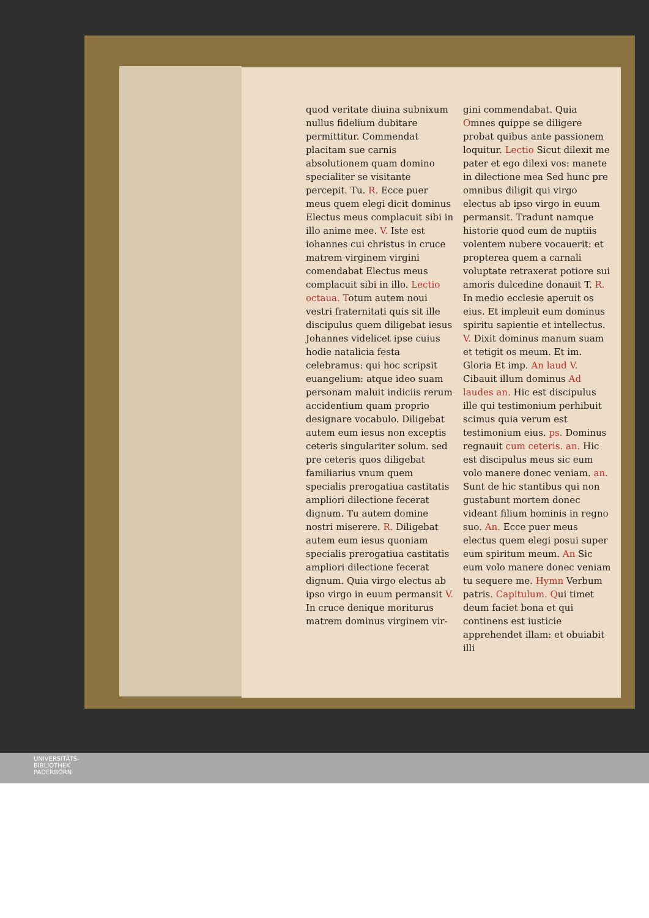quod veritate diuina subnixum nullus fidelium dubitare permittitur. Commendat placitam sue carnis absolutionem quam domino specialiter se visitante percepit. Tu. R. Ecce puer meus quem elegi dicit dominus Electus meus complacuit sibi in illo anime mee. V. Iste est iohannes cui christus in cruce matrem virginem virgini comendabat Electus meus complacuit sibi in illo. Lectio octaua. Totum autem noui vestri fraternitati quis sit ille discipulus quem diligebat iesus Johannes videlicet ipse cuius hodie natalicia festa celebramus: qui hoc scripsit euangelium: atque ideo suam personam maluit indiciis rerum accidentium quam proprio designare vocabulo. Diligebat autem eum iesus non exceptis ceteris singulariter solum. sed pre ceteris quos diligebat familiarius vnum quem specialis prerogatiua castitatis ampliori dilectione fecerat dignum. Tu autem domine nostri miserere. R. Diligebat autem eum iesus quoniam specialis prerogatiua castitatis ampliori dilectione fecerat dignum. Quia virgo electus ab ipso virgo in euum permansit V. In cruce denique moriturus matrem dominus virginem vir-
gini commendabat. Quia Omnes quippe se diligere probat quibus ante passionem loquitur. Lectio Sicut dilexit me pater et ego dilexi vos: manete in dilectione mea Sed hunc pre omnibus diligit qui virgo electus ab ipso virgo in euum permansit. Tradunt namque historie quod eum de nuptiis volentem nubere vocauerit: et propterea quem a carnali voluptate retraxerat potiore sui amoris dulcedine donauit T. R. In medio ecclesie aperuit os eius. Et impleuit eum dominus spiritu sapientie et intellectus. V. Dixit dominus manum suam et tetigit os meum. Et im. Gloria Et imp. An laud V. Cibauit illum dominus Ad laudes an. Hic est discipulus ille qui testimonium perhibuit scimus quia verum est testimonium eius. ps. Dominus regnauit cum ceteris. an. Hic est discipulus meus sic eum volo manere donec veniam. an. Sunt de hic stantibus qui non gustabunt mortem donec videant filium hominis in regno suo. An. Ecce puer meus electus quem elegi posui super eum spiritum meum. An Sic eum volo manere donec veniam tu sequere me. Hymn Verbum patris. Capitulum. Qui timet deum faciet bona et qui continens est iusticie apprehendet illam: et obuiabit illi
UNIVERSITÄTS-
BIBLIOTHEK
PADERBORN